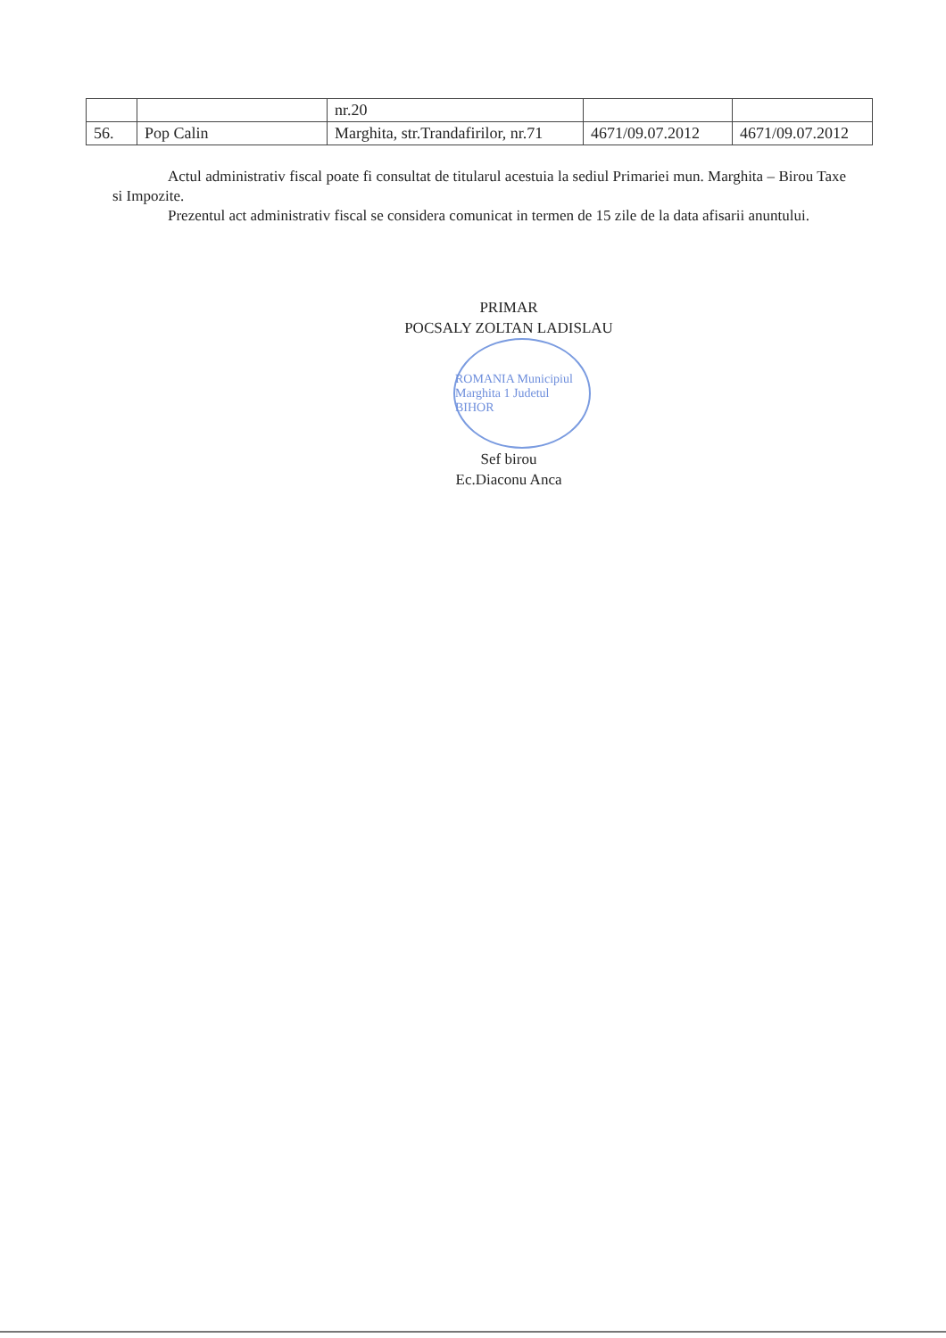| | | nr.20 | | |
| 56. | Pop Calin | Marghita, str.Trandafirilor, nr.71 | 4671/09.07.2012 | 4671/09.07.2012 |
Actul administrativ fiscal poate fi consultat de titularul acestuia la sediul Primariei mun. Marghita – Birou Taxe si Impozite.
Prezentul act administrativ fiscal se considera comunicat in termen de 15 zile de la data afisarii anuntului.
PRIMAR
POCSALY ZOLTAN LADISLAU
ROMANIA Municipiul Marghita 1 Judetul BIHOR
Sef birou
Ec.Diaconu Anca